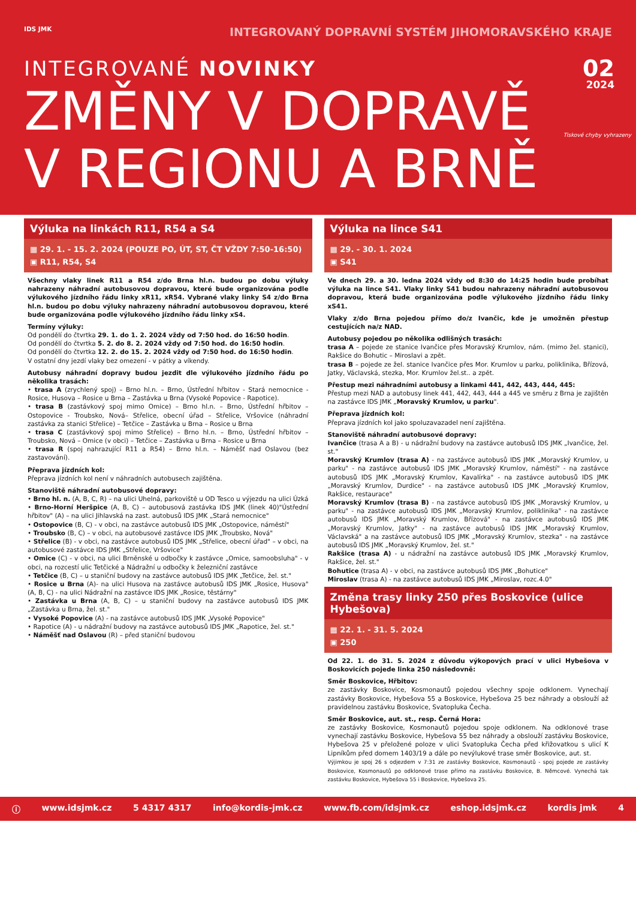IDS JMK INTEGROVANÝ DOPRAVNÍ SYSTÉM JIHOMORAVSKÉHO KRAJE
INTEGROVANÉ NOVINKY
02
2024
ZMĚNY V DOPRAVĚ
V REGIONU A BRNĚ
Tiskové chyby vyhrazeny
Výluka na linkách R11, R54 a S4
▦ 29. 1. - 15. 2. 2024 (POUZE PO, ÚT, ST, ČT VŽDY 7:50-16:50)
▣ R11, R54, S4
Všechny vlaky linek R11 a R54 z/do Brna hl.n. budou po dobu výluky nahrazeny náhradní autobusovou dopravou, které bude organizována podle výlukového jízdního řádu linky xR11, xR54. Vybrané vlaky linky S4 z/do Brna hl.n. budou po dobu výluky nahrazeny náhradní autobusovou dopravou, které bude organizována podle výlukového jízdního řádu linky xS4.
Termíny výluky:
Od pondělí do čtvrtka 29. 1. do 1. 2. 2024 vždy od 7:50 hod. do 16:50 hodin.
Od pondělí do čtvrtka 5. 2. do 8. 2. 2024 vždy od 7:50 hod. do 16:50 hodin.
Od pondělí do čtvrtka 12. 2. do 15. 2. 2024 vždy od 7:50 hod. do 16:50 hodin.
V ostatní dny jezdí vlaky bez omezení - v pátky a víkendy.
Autobusy náhradní dopravy budou jezdit dle výlukového jízdního řádu po několika trasách:
• trasa A (zrychlený spoj) – Brno hl.n. – Brno, Ústřední hřbitov - Stará nemocnice - Rosice, Husova – Rosice u Brna – Zastávka u Brna (Vysoké Popovice - Rapotice).
• trasa B (zastávkový spoj mimo Omice) – Brno hl.n. – Brno, Ústřední hřbitov – Ostopovice - Troubsko, Nová– Střelice, obecní úřad – Střelice, Vršovice (náhradní zastávka za stanici Střelice) – Tetčice – Zastávka u Brna – Rosice u Brna
• trasa C (zastávkový spoj mimo Střelice) – Brno hl.n. – Brno, Ústřední hřbitov – Troubsko, Nová – Omice (v obci) – Tetčice – Zastávka u Brna – Rosice u Brna
• trasa R (spoj nahrazující R11 a R54) – Brno hl.n. – Náměšť nad Oslavou (bez zastavování).
Přeprava jízdních kol:
Přeprava jízdních kol není v náhradních autobusech zajištěna.
Stanoviště náhradní autobusové dopravy:
• Brno hl. n. (A, B, C, R) – na ulici Uhelná, parkoviště u OD Tesco u výjezdu na ulici Úzká
• Brno-Horní Heršpice (A, B, C) – autobusová zastávka IDS JMK (linek 40)"Ústřední hřbitov" (A) – na ulici Jihlavská na zast. autobusů IDS JMK „Stará nemocnice"
• Ostopovice (B, C) - v obci, na zastávce autobusů IDS JMK „Ostopovice, náměstí"
• Troubsko (B, C) – v obci, na autobusové zastávce IDS JMK „Troubsko, Nová"
• Střelice (B) - v obci, na zastávce autobusů IDS JMK „Střelice, obecní úřad" – v obci, na autobusové zastávce IDS JMK „Střelice, Vršovice"
• Omice (C) - v obci, na ulici Brněnské u odbočky k zastávce „Omice, samoobsluha" - v obci, na rozcestí ulic Tetčické a Nádražní u odbočky k železniční zastávce
• Tetčice (B, C) – u staniční budovy na zastávce autobusů IDS JMK „Tetčice, žel. st."
• Rosice u Brna (A)- na ulici Husova na zastávce autobusů IDS JMK „Rosice, Husova" (A, B, C) - na ulici Nádražní na zastávce IDS JMK „Rosice, těstárny"
• Zastávka u Brna (A, B, C) – u staniční budovy na zastávce autobusů IDS JMK „Zastávka u Brna, žel. st."
• Vysoké Popovice (A) - na zastávce autobusů IDS JMK „Vysoké Popovice"
• Rapotice (A) - u nádražní budovy na zastávce autobusů IDS JMK „Rapotice, žel. st."
• Náměšť nad Oslavou (R) – před staniční budovou
Výluka na lince S41
▦ 29. - 30. 1. 2024
▣ S41
Ve dnech 29. a 30. ledna 2024 vždy od 8:30 do 14:25 hodin bude probíhat výluka na lince S41. Vlaky linky S41 budou nahrazeny náhradní autobusovou dopravou, která bude organizována podle výlukového jízdního řádu linky xS41.
Vlaky z/do Brna pojedou přímo do/z Ivančic, kde je umožněn přestup cestujících na/z NAD.
Autobusy pojedou po několika odlišných trasách:
trasa A – pojede ze stanice Ivančice přes Moravský Krumlov, nám. (mimo žel. stanici), Rakšice do Bohutic – Miroslavi a zpět.
trasa B – pojede ze žel. stanice Ivančice přes Mor. Krumlov u parku, poliklinika, Břízová, Jatky, Václavská, stezka, Mor. Krumlov žel.st.. a zpět.
Přestup mezi náhradními autobusy a linkami 441, 442, 443, 444, 445:
Přestup mezi NAD a autobusy linek 441, 442, 443, 444 a 445 ve směru z Brna je zajištěn na zastávce IDS JMK „Moravský Krumlov, u parku".
Přeprava jízdních kol:
Přeprava jízdních kol jako spoluzavazadel není zajištěna.
Stanoviště náhradní autobusové dopravy:
Ivančice (trasa A a B) - u nádražní budovy na zastávce autobusů IDS JMK „Ivančice, žel. st."
Moravský Krumlov (trasa A) - na zastávce autobusů IDS JMK „Moravský Krumlov, u parku" - na zastávce autobusů IDS JMK „Moravský Krumlov, náměstí" - na zastávce autobusů IDS JMK „Moravský Krumlov, Kavalírka" - na zastávce autobusů IDS JMK „Moravský Krumlov, Durdice" - na zastávce autobusů IDS JMK „Moravský Krumlov, Rakšice, restaurace"
Moravský Krumlov (trasa B) - na zastávce autobusů IDS JMK „Moravský Krumlov, u parku" - na zastávce autobusů IDS JMK „Moravský Krumlov, poliklinika" - na zastávce autobusů IDS JMK „Moravský Krumlov, Břízová" - na zastávce autobusů IDS JMK „Moravský Krumlov, Jatky" - na zastávce autobusů IDS JMK „Moravský Krumlov, Václavská" a na zastávce autobusů IDS JMK „Moravský Krumlov, stezka" - na zastávce autobusů IDS JMK „Moravský Krumlov, žel. st."
Rakšice (trasa A) - u nádražní na zastávce autobusů IDS JMK „Moravský Krumlov, Rakšice, žel. st."
Bohutice (trasa A) - v obci, na zastávce autobusů IDS JMK „Bohutice"
Miroslav (trasa A) - na zastávce autobusů IDS JMK „Miroslav, rozc.4.0"
Změna trasy linky 250 přes Boskovice (ulice Hybešova)
▦ 22. 1. - 31. 5. 2024
▣ 250
Od 22. 1. do 31. 5. 2024 z důvodu výkopových prací v ulici Hybešova v Boskovicích pojede linka 250 následovně:
Směr Boskovice, Hřbitov:
ze zastávky Boskovice, Kosmonautů pojedou všechny spoje odklonem. Vynechají zastávky Boskovice, Hybešova 55 a Boskovice, Hybešova 25 bez náhrady a obslouží až pravidelnou zastávku Boskovice, Svatopluka Čecha.
Směr Boskovice, aut. st., resp. Černá Hora:
ze zastávky Boskovice, Kosmonautů pojedou spoje odklonem. Na odklonové trase vynechají zastávku Boskovice, Hybešova 55 bez náhrady a obslouží zastávku Boskovice, Hybešova 25 v přeložené poloze v ulici Svatopluka Čecha před křižovatkou s ulicí K Lipníkům před domem 1403/19 a dále po nevýlukové trase směr Boskovice, aut. st.
Výjimkou je spoj 26 s odjezdem v 7:31 ze zastávky Boskovice, Kosmonautů - spoj pojede ze zastávky Boskovice, Kosmonautů po odklonové trase přímo na zastávku Boskovice, B. Němcové. Vynechá tak zastávku Boskovice, Hybešova 55 i Boskovice, Hybešova 25.
ⓘ www.idsjmk.cz 5 4317 4317 info@kordis-jmk.cz www.fb.com/idsjmk.cz eshop.idsjmk.cz kordis jmk 4